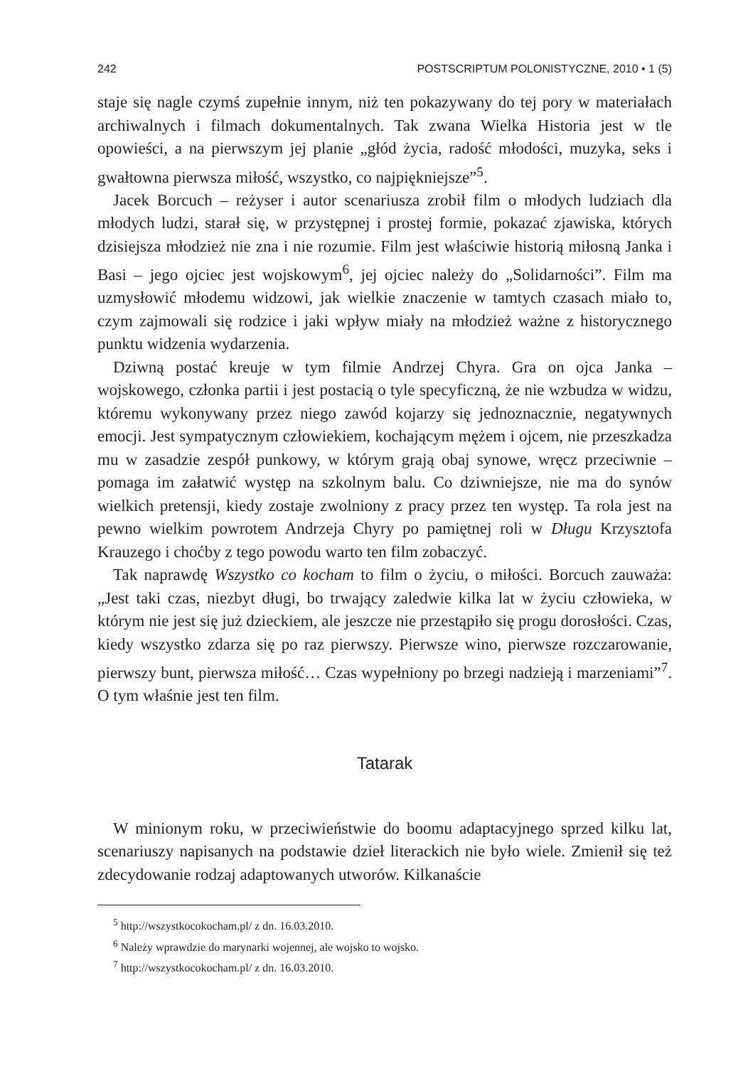242 POSTSCRIPTUM POLONISTYCZNE, 2010 • 1 (5)
staje się nagle czymś zupełnie innym, niż ten pokazywany do tej pory w materiałach archiwalnych i filmach dokumentalnych. Tak zwana Wielka Historia jest w tle opowieści, a na pierwszym jej planie „głód życia, radość młodości, muzyka, seks i gwałtowna pierwsza miłość, wszystko, co najpiękniejsze”<sup>5</sup>.
Jacek Borcuch – reżyser i autor scenariusza zrobił film o młodych ludziach dla młodych ludzi, starał się, w przystępnej i prostej formie, pokazać zjawiska, których dzisiejsza młodzież nie zna i nie rozumie. Film jest właściwie historią miłosną Janka i Basi – jego ojciec jest wojskowym<sup>6</sup>, jej ojciec należy do „Solidarności”. Film ma uzmysłowić młodemu widzowi, jak wielkie znaczenie w tamtych czasach miało to, czym zajmowali się rodzice i jaki wpływ miały na młodzież ważne z historycznego punktu widzenia wydarzenia.
Dziwną postać kreuje w tym filmie Andrzej Chyra. Gra on ojca Janka – wojskowego, członka partii i jest postacią o tyle specyficzną, że nie wzbudza w widzu, któremu wykonywany przez niego zawód kojarzy się jednoznacznie, negatywnych emocji. Jest sympatycznym człowiekiem, kochającym mężem i ojcem, nie przeszkadza mu w zasadzie zespół punkowy, w którym grają obaj synowe, wręcz przeciwnie – pomaga im załatwić występ na szkolnym balu. Co dziwniejsze, nie ma do synów wielkich pretensji, kiedy zostaje zwolniony z pracy przez ten występ. Ta rola jest na pewno wielkim powrotem Andrzeja Chyry po pamiętnej roli w Długu Krzysztofa Krauzego i choćby z tego powodu warto ten film zobaczyć.
Tak naprawdę Wszystko co kocham to film o życiu, o miłości. Borcuch zauważa: „Jest taki czas, niezbyt długi, bo trwający zaledwie kilka lat w życiu człowieka, w którym nie jest się już dzieckiem, ale jeszcze nie przestąpiło się progu dorosłości. Czas, kiedy wszystko zdarza się po raz pierwszy. Pierwsze wino, pierwsze rozczarowanie, pierwszy bunt, pierwsza miłość… Czas wypełniony po brzegi nadzieją i marzeniami”<sup>7</sup>. O tym właśnie jest ten film.
Tatarak
W minionym roku, w przeciwieństwie do boomu adaptacyjnego sprzed kilku lat, scenariuszy napisanych na podstawie dzieł literackich nie było wiele. Zmienił się też zdecydowanie rodzaj adaptowanych utworów. Kilkanaście
<sup>5</sup> http://wszystkocokocham.pl/ z dn. 16.03.2010.
<sup>6</sup> Należy wprawdzie do marynarki wojennej, ale wojsko to wojsko.
<sup>7</sup> http://wszystkocokocham.pl/ z dn. 16.03.2010.